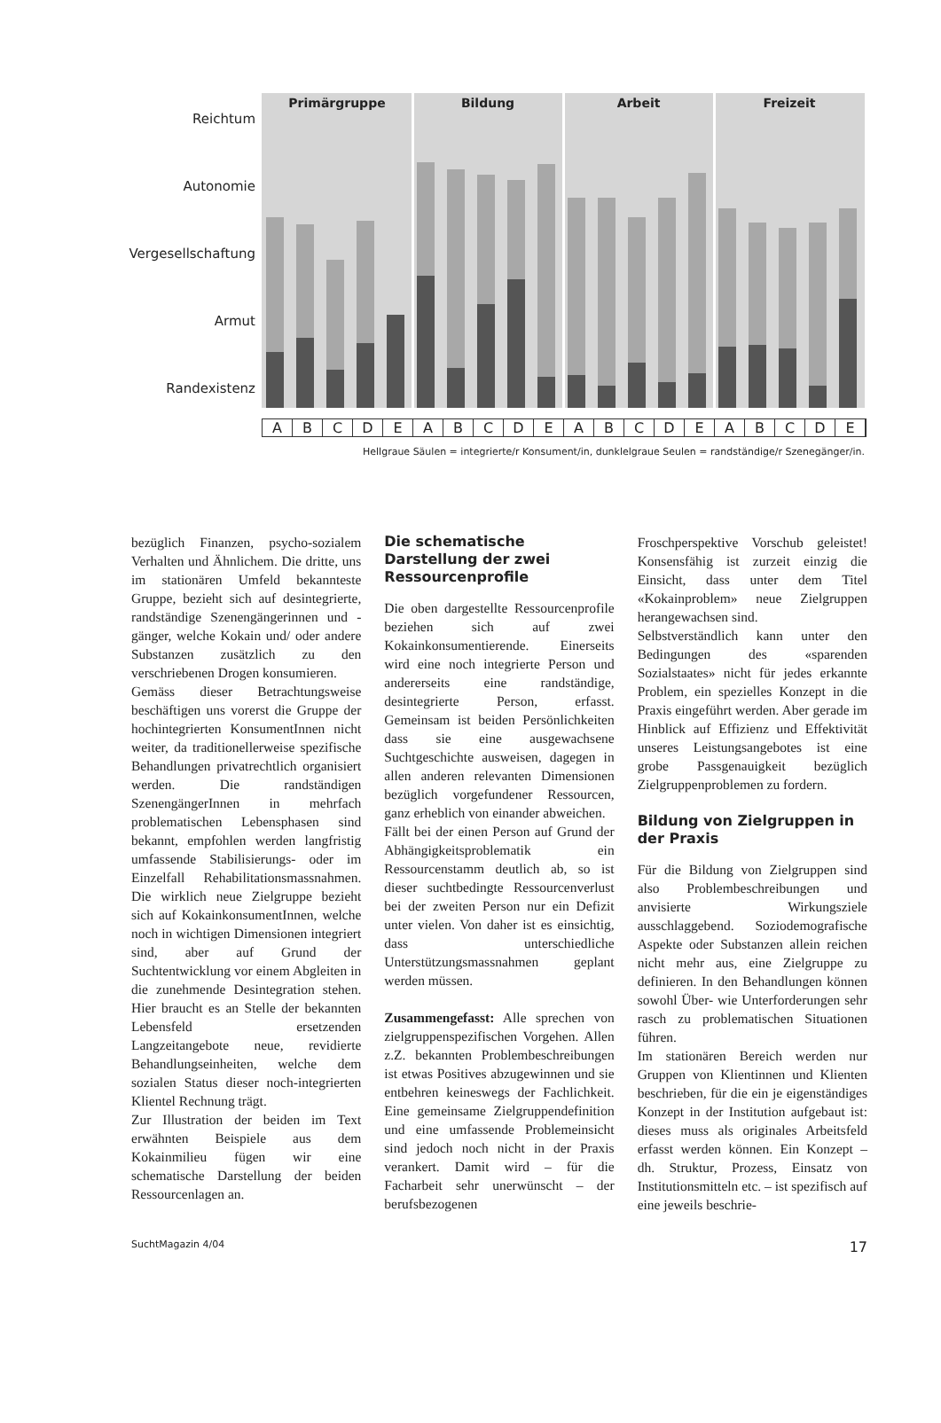Reichtum
Autonomie
Vergesellschaftung
Armut
Randexistenz
Primärgruppe
Bildung
Arbeit
Freizeit
ABCDEABCDEABCDEABCDE
Hellgraue Säulen = integrierte/r Konsument/in, dunklelgraue Seulen = randständige/r Szenegänger/in.
bezüglich Finanzen, psycho-sozialem Verhalten und Ähnlichem. Die dritte, uns im stationären Umfeld bekannteste Gruppe, bezieht sich auf desintegrierte, randständige Szenengängerinnen und -gänger, welche Kokain und/ oder andere Substanzen zusätzlich zu den verschriebenen Drogen konsumieren.
Gemäss dieser Betrachtungsweise beschäftigen uns vorerst die Gruppe der hochintegrierten KonsumentInnen nicht weiter, da traditionellerweise spezifische Behandlungen privatrechtlich organisiert werden. Die randständigen SzenengängerInnen in mehrfach problematischen Lebensphasen sind bekannt, empfohlen werden langfristig umfassende Stabilisierungs- oder im Einzelfall Rehabilitationsmassnahmen. Die wirklich neue Zielgruppe bezieht sich auf KokainkonsumentInnen, welche noch in wichtigen Dimensionen integriert sind, aber auf Grund der Suchtentwicklung vor einem Abgleiten in die zunehmende Desintegration stehen. Hier braucht es an Stelle der bekannten Lebensfeld ersetzenden Langzeitangebote neue, revidierte Behandlungseinheiten, welche dem sozialen Status dieser noch-integrierten Klientel Rechnung trägt.
Zur Illustration der beiden im Text erwähnten Beispiele aus dem Kokainmilieu fügen wir eine schematische Darstellung der beiden Ressourcenlagen an.
Die schematische Darstellung der zwei Ressourcenprofile
Die oben dargestellte Ressourcenprofile beziehen sich auf zwei Kokainkonsumentierende. Einerseits wird eine noch integrierte Person und andererseits eine randständige, desintegrierte Person, erfasst. Gemeinsam ist beiden Persönlichkeiten dass sie eine ausgewachsene Suchtgeschichte ausweisen, dagegen in allen anderen relevanten Dimensionen bezüglich vorgefundener Ressourcen, ganz erheblich von einander abweichen.
Fällt bei der einen Person auf Grund der Abhängigkeitsproblematik ein Ressourcenstamm deutlich ab, so ist dieser suchtbedingte Ressourcenverlust bei der zweiten Person nur ein Defizit unter vielen. Von daher ist es einsichtig, dass unterschiedliche Unterstützungsmassnahmen geplant werden müssen.
Zusammengefasst: Alle sprechen von zielgruppenspezifischen Vorgehen. Allen z.Z. bekannten Problembeschreibungen ist etwas Positives abzugewinnen und sie entbehren keineswegs der Fachlichkeit. Eine gemeinsame Zielgruppendefinition und eine umfassende Problemeinsicht sind jedoch noch nicht in der Praxis verankert. Damit wird – für die Facharbeit sehr unerwünscht – der berufsbezogenen
Froschperspektive Vorschub geleistet! Konsensfähig ist zurzeit einzig die Einsicht, dass unter dem Titel «Kokainproblem» neue Zielgruppen herangewachsen sind.
Selbstverständlich kann unter den Bedingungen des «sparenden Sozialstaates» nicht für jedes erkannte Problem, ein spezielles Konzept in die Praxis eingeführt werden. Aber gerade im Hinblick auf Effizienz und Effektivität unseres Leistungsangebotes ist eine grobe Passgenauigkeit bezüglich Zielgruppenproblemen zu fordern.
Bildung von Zielgruppen in der Praxis
Für die Bildung von Zielgruppen sind also Problembeschreibungen und anvisierte Wirkungsziele ausschlaggebend. Soziodemografische Aspekte oder Substanzen allein reichen nicht mehr aus, eine Zielgruppe zu definieren. In den Behandlungen können sowohl Über- wie Unterforderungen sehr rasch zu problematischen Situationen führen.
Im stationären Bereich werden nur Gruppen von Klientinnen und Klienten beschrieben, für die ein je eigenständiges Konzept in der Institution aufgebaut ist: dieses muss als originales Arbeitsfeld erfasst werden können. Ein Konzept – dh. Struktur, Prozess, Einsatz von Institutionsmitteln etc. – ist spezifisch auf eine jeweils beschrie-
SuchtMagazin 4/04 17